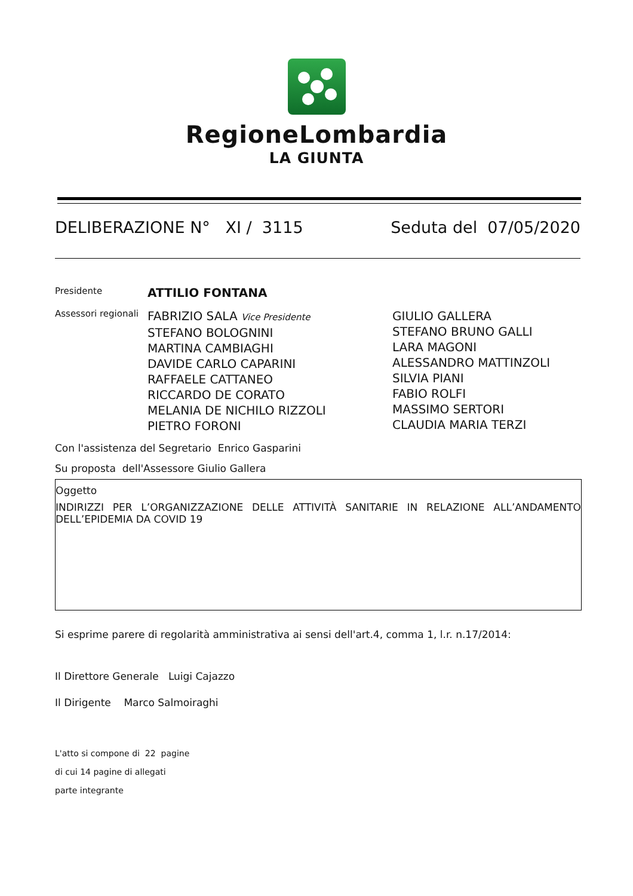RegioneLombardia
LA GIUNTA
DELIBERAZIONE N° XI / 3115 Seduta del 07/05/2020
Presidente
ATTILIO FONTANA
Assessori regionali
FABRIZIO SALA Vice Presidente
STEFANO BOLOGNINI
MARTINA CAMBIAGHI
DAVIDE CARLO CAPARINI
RAFFAELE CATTANEO
RICCARDO DE CORATO
MELANIA DE NICHILO RIZZOLI
PIETRO FORONI
GIULIO GALLERA
STEFANO BRUNO GALLI
LARA MAGONI
ALESSANDRO MATTINZOLI
SILVIA PIANI
FABIO ROLFI
MASSIMO SERTORI
CLAUDIA MARIA TERZI
Con l'assistenza del Segretario Enrico Gasparini
Su proposta dell'Assessore Giulio Gallera
Oggetto
INDIRIZZI PER L’ORGANIZZAZIONE DELLE ATTIVITÀ SANITARIE IN RELAZIONE ALL’ANDAMENTO DELL’EPIDEMIA DA COVID 19
Si esprime parere di regolarità amministrativa ai sensi dell'art.4, comma 1, l.r. n.17/2014:
Il Direttore Generale Luigi Cajazzo
Il Dirigente Marco Salmoiraghi
L'atto si compone di 22 pagine
di cui 14 pagine di allegati
parte integrante